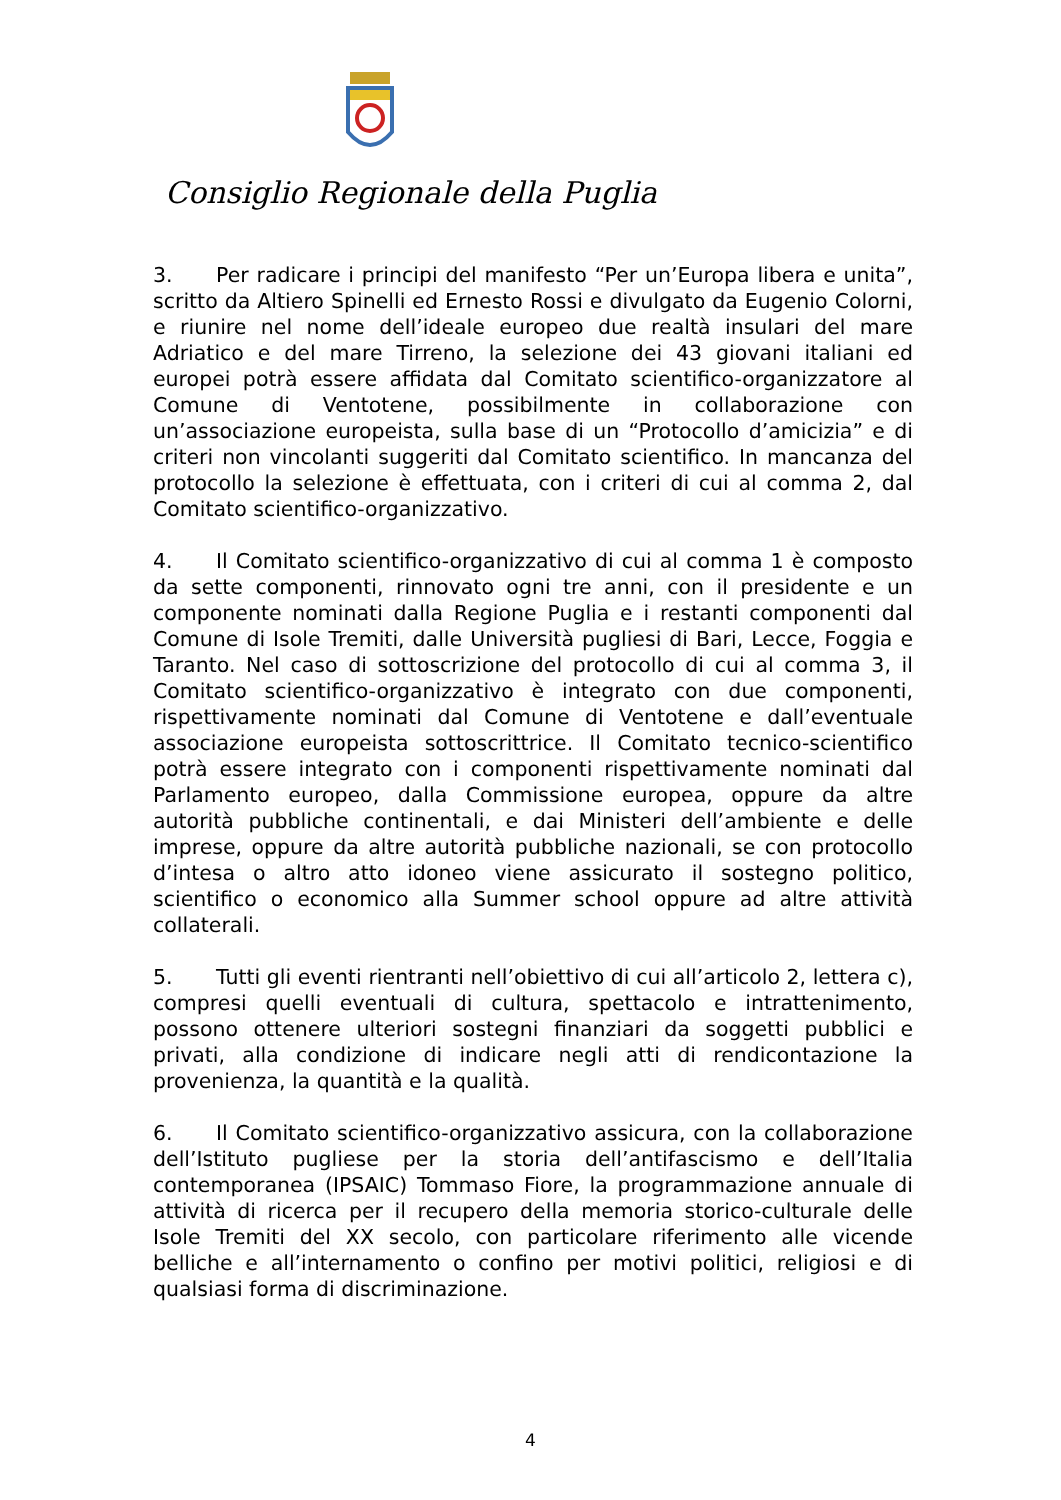Consiglio Regionale della Puglia
3. Per radicare i principi del manifesto “Per un’Europa libera e unita”, scritto da Altiero Spinelli ed Ernesto Rossi e divulgato da Eugenio Colorni, e riunire nel nome dell’ideale europeo due realtà insulari del mare Adriatico e del mare Tirreno, la selezione dei 43 giovani italiani ed europei potrà essere affidata dal Comitato scientifico-organizzatore al Comune di Ventotene, possibilmente in collaborazione con un’associazione europeista, sulla base di un “Protocollo d’amicizia” e di criteri non vincolanti suggeriti dal Comitato scientifico. In mancanza del protocollo la selezione è effettuata, con i criteri di cui al comma 2, dal Comitato scientifico-organizzativo.
4. Il Comitato scientifico-organizzativo di cui al comma 1 è composto da sette componenti, rinnovato ogni tre anni, con il presidente e un componente nominati dalla Regione Puglia e i restanti componenti dal Comune di Isole Tremiti, dalle Università pugliesi di Bari, Lecce, Foggia e Taranto. Nel caso di sottoscrizione del protocollo di cui al comma 3, il Comitato scientifico-organizzativo è integrato con due componenti, rispettivamente nominati dal Comune di Ventotene e dall’eventuale associazione europeista sottoscrittrice. Il Comitato tecnico-scientifico potrà essere integrato con i componenti rispettivamente nominati dal Parlamento europeo, dalla Commissione europea, oppure da altre autorità pubbliche continentali, e dai Ministeri dell’ambiente e delle imprese, oppure da altre autorità pubbliche nazionali, se con protocollo d’intesa o altro atto idoneo viene assicurato il sostegno politico, scientifico o economico alla Summer school oppure ad altre attività collaterali.
5. Tutti gli eventi rientranti nell’obiettivo di cui all’articolo 2, lettera c), compresi quelli eventuali di cultura, spettacolo e intrattenimento, possono ottenere ulteriori sostegni finanziari da soggetti pubblici e privati, alla condizione di indicare negli atti di rendicontazione la provenienza, la quantità e la qualità.
6. Il Comitato scientifico-organizzativo assicura, con la collaborazione dell’Istituto pugliese per la storia dell’antifascismo e dell’Italia contemporanea (IPSAIC) Tommaso Fiore, la programmazione annuale di attività di ricerca per il recupero della memoria storico-culturale delle Isole Tremiti del XX secolo, con particolare riferimento alle vicende belliche e all’internamento o confino per motivi politici, religiosi e di qualsiasi forma di discriminazione.
4